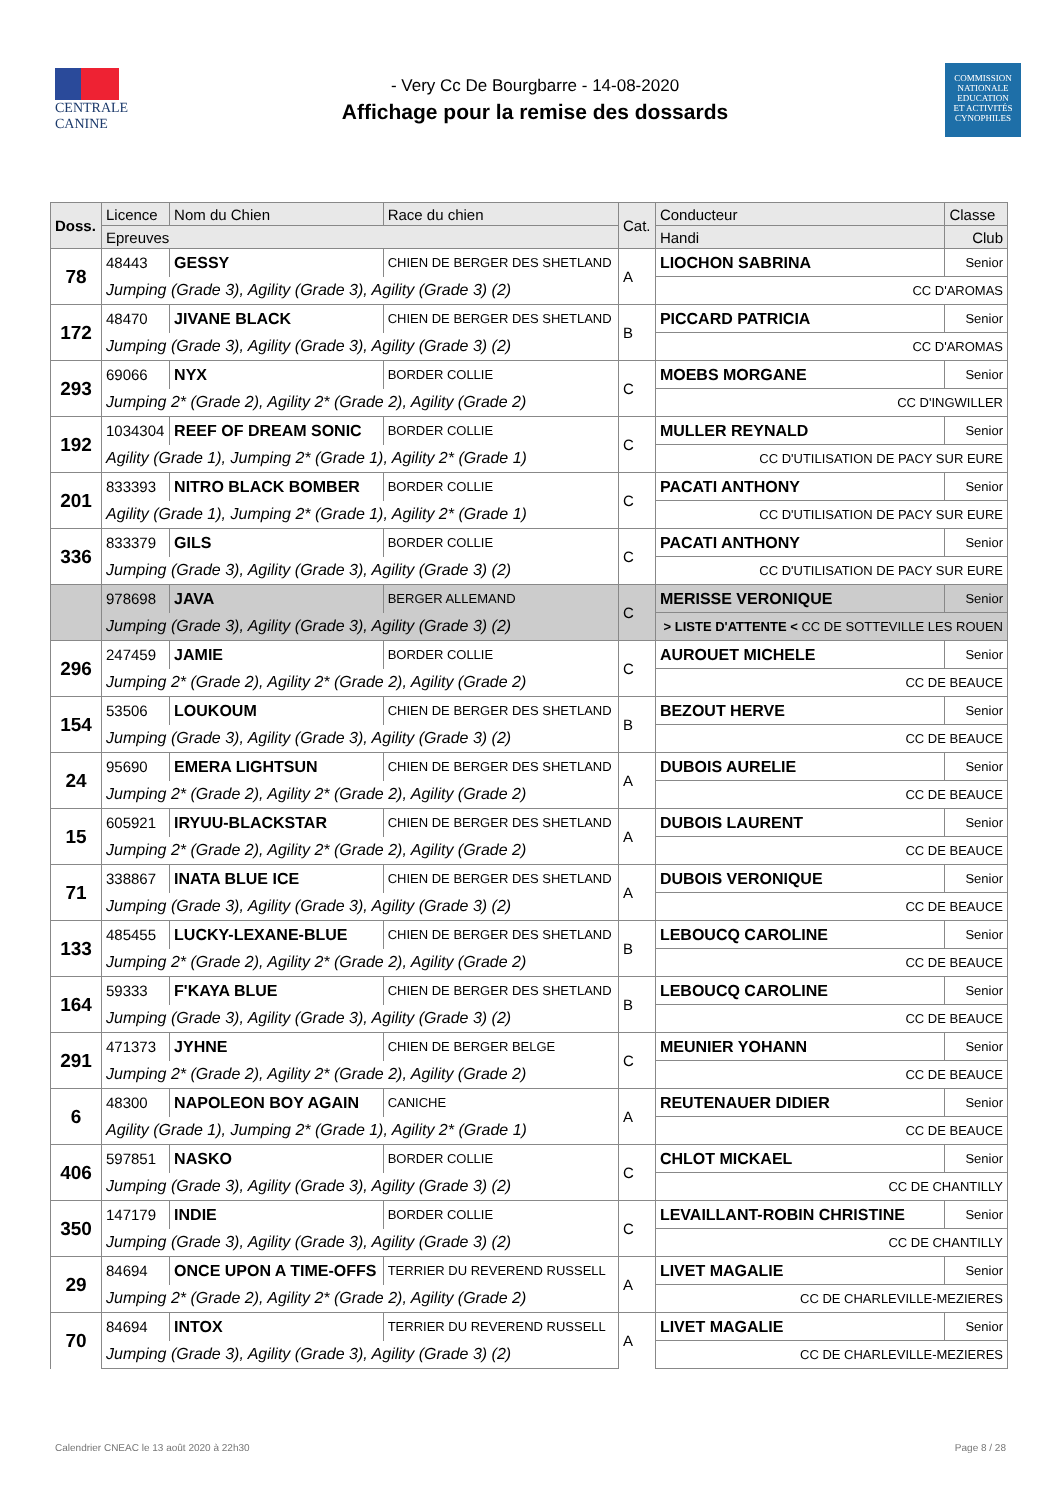CENTRALE
CANINE
- Very Cc De Bourgbarre - 14-08-2020
Affichage pour la remise des dossards
COMMISSION
NATIONALE
EDUCATION
ET ACTIVITÉS
CYNOPHILES
| Doss. | Licence | Nom du Chien | Race du chien | Cat. | Conducteur | | Classe |
| --- | --- | --- | --- | --- | --- | --- | --- |
| | Epreuves | | | | Handi | Club | |
| 78 | 48443 | GESSY | CHIEN DE BERGER DES SHETLAND | A | LIOCHON SABRINA | | Senior |
| | Jumping (Grade 3), Agility (Grade 3), Agility (Grade 3) (2) | | | | CC D'AROMAS | | |
| 172 | 48470 | JIVANE BLACK | CHIEN DE BERGER DES SHETLAND | B | PICCARD PATRICIA | | Senior |
| | Jumping (Grade 3), Agility (Grade 3), Agility (Grade 3) (2) | | | | CC D'AROMAS | | |
| 293 | 69066 | NYX | BORDER COLLIE | C | MOEBS MORGANE | | Senior |
| | Jumping 2* (Grade 2), Agility 2* (Grade 2), Agility (Grade 2) | | | | CC D'INGWILLER | | |
| 192 | 1034304 | REEF OF DREAM SONIC | BORDER COLLIE | C | MULLER REYNALD | | Senior |
| | Agility (Grade 1), Jumping 2* (Grade 1), Agility 2* (Grade 1) | | | | CC D'UTILISATION DE PACY SUR EURE | | |
| 201 | 833393 | NITRO BLACK BOMBER | BORDER COLLIE | C | PACATI ANTHONY | | Senior |
| | Agility (Grade 1), Jumping 2* (Grade 1), Agility 2* (Grade 1) | | | | CC D'UTILISATION DE PACY SUR EURE | | |
| 336 | 833379 | GILS | BORDER COLLIE | C | PACATI ANTHONY | | Senior |
| | Jumping (Grade 3), Agility (Grade 3), Agility (Grade 3) (2) | | | | CC D'UTILISATION DE PACY SUR EURE | | |
| | 978698 | JAVA | BERGER ALLEMAND | C | MERISSE VERONIQUE | | Senior |
| | Jumping (Grade 3), Agility (Grade 3), Agility (Grade 3) (2) | | | | > LISTE D'ATTENTE < CC DE SOTTEVILLE LES ROUEN | | |
| 296 | 247459 | JAMIE | BORDER COLLIE | C | AUROUET MICHELE | | Senior |
| | Jumping 2* (Grade 2), Agility 2* (Grade 2), Agility (Grade 2) | | | | CC DE BEAUCE | | |
| 154 | 53506 | LOUKOUM | CHIEN DE BERGER DES SHETLAND | B | BEZOUT HERVE | | Senior |
| | Jumping (Grade 3), Agility (Grade 3), Agility (Grade 3) (2) | | | | CC DE BEAUCE | | |
| 24 | 95690 | EMERA LIGHTSUN | CHIEN DE BERGER DES SHETLAND | A | DUBOIS AURELIE | | Senior |
| | Jumping 2* (Grade 2), Agility 2* (Grade 2), Agility (Grade 2) | | | | CC DE BEAUCE | | |
| 15 | 605921 | IRYUU-BLACKSTAR | CHIEN DE BERGER DES SHETLAND | A | DUBOIS LAURENT | | Senior |
| | Jumping 2* (Grade 2), Agility 2* (Grade 2), Agility (Grade 2) | | | | CC DE BEAUCE | | |
| 71 | 338867 | INATA BLUE ICE | CHIEN DE BERGER DES SHETLAND | A | DUBOIS VERONIQUE | | Senior |
| | Jumping (Grade 3), Agility (Grade 3), Agility (Grade 3) (2) | | | | CC DE BEAUCE | | |
| 133 | 485455 | LUCKY-LEXANE-BLUE | CHIEN DE BERGER DES SHETLAND | B | LEBOUCQ CAROLINE | | Senior |
| | Jumping 2* (Grade 2), Agility 2* (Grade 2), Agility (Grade 2) | | | | CC DE BEAUCE | | |
| 164 | 59333 | F'KAYA BLUE | CHIEN DE BERGER DES SHETLAND | B | LEBOUCQ CAROLINE | | Senior |
| | Jumping (Grade 3), Agility (Grade 3), Agility (Grade 3) (2) | | | | CC DE BEAUCE | | |
| 291 | 471373 | JYHNE | CHIEN DE BERGER BELGE | C | MEUNIER YOHANN | | Senior |
| | Jumping 2* (Grade 2), Agility 2* (Grade 2), Agility (Grade 2) | | | | CC DE BEAUCE | | |
| 6 | 48300 | NAPOLEON BOY AGAIN | CANICHE | A | REUTENAUER DIDIER | | Senior |
| | Agility (Grade 1), Jumping 2* (Grade 1), Agility 2* (Grade 1) | | | | CC DE BEAUCE | | |
| 406 | 597851 | NASKO | BORDER COLLIE | C | CHLOT MICKAEL | | Senior |
| | Jumping (Grade 3), Agility (Grade 3), Agility (Grade 3) (2) | | | | CC DE CHANTILLY | | |
| 350 | 147179 | INDIE | BORDER COLLIE | C | LEVAILLANT-ROBIN CHRISTINE | | Senior |
| | Jumping (Grade 3), Agility (Grade 3), Agility (Grade 3) (2) | | | | CC DE CHANTILLY | | |
| 29 | 84694 | ONCE UPON A TIME-OFFS | TERRIER DU REVEREND RUSSELL | A | LIVET MAGALIE | | Senior |
| | Jumping 2* (Grade 2), Agility 2* (Grade 2), Agility (Grade 2) | | | | CC DE CHARLEVILLE-MEZIERES | | |
| 70 | 84694 | INTOX | TERRIER DU REVEREND RUSSELL | A | LIVET MAGALIE | | Senior |
| | Jumping (Grade 3), Agility (Grade 3), Agility (Grade 3) (2) | | | | CC DE CHARLEVILLE-MEZIERES | | |
Calendrier CNEAC le 13 août 2020 à 22h30 Page 8 / 28